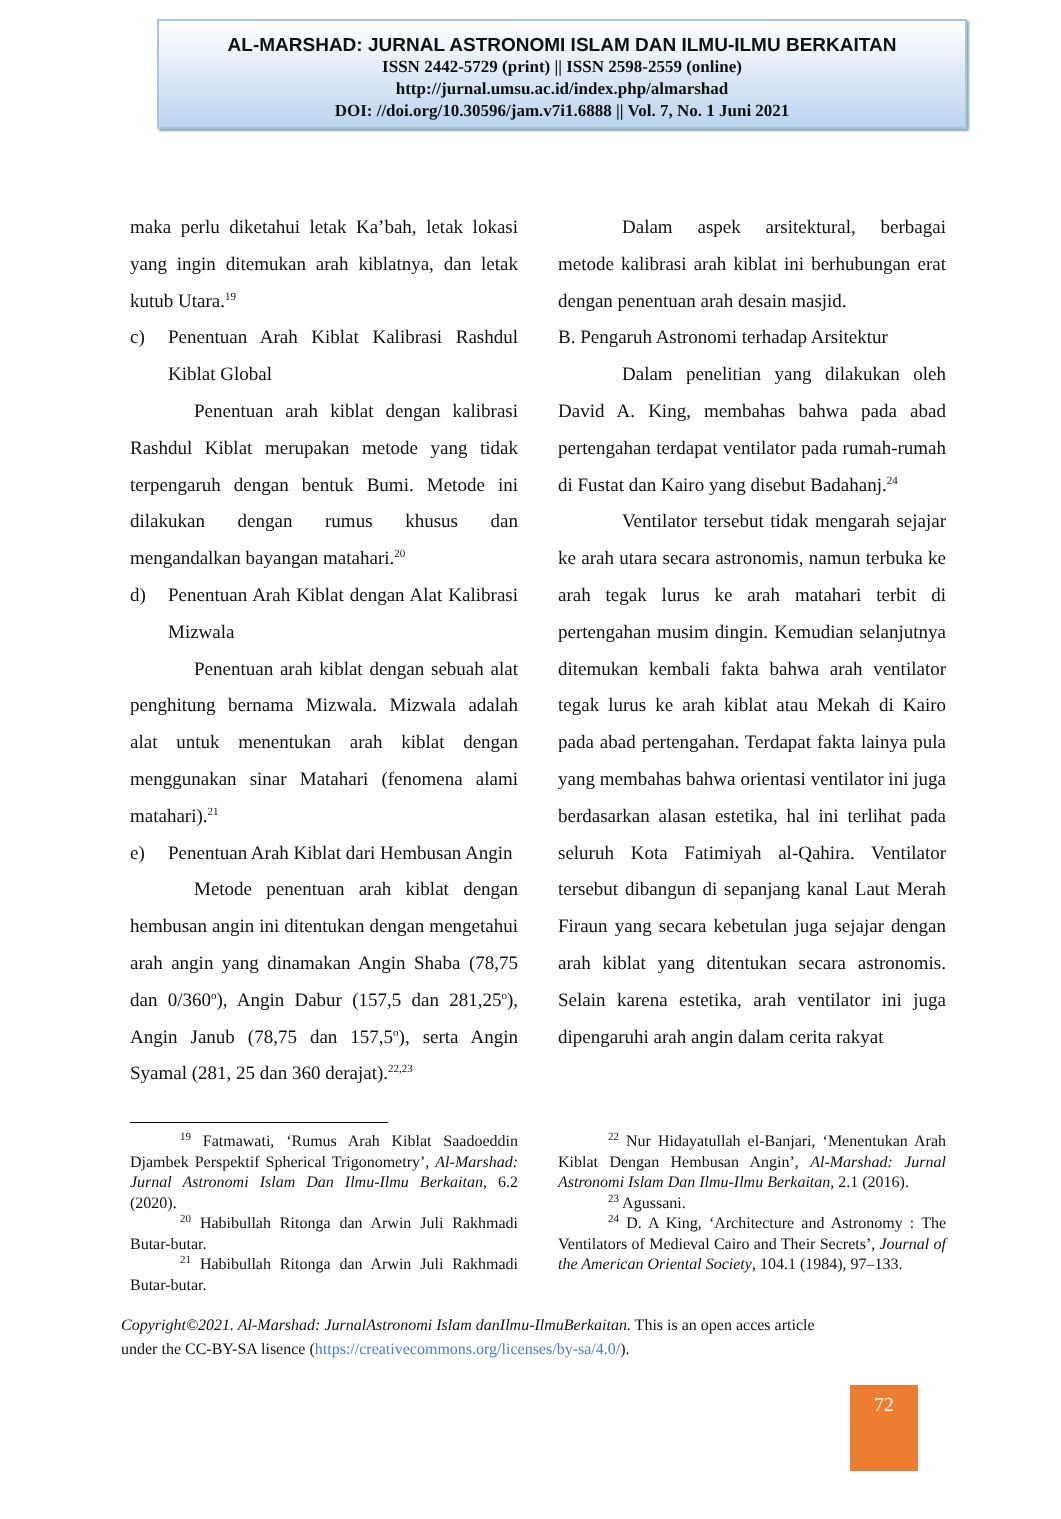AL-MARSHAD: JURNAL ASTRONOMI ISLAM DAN ILMU-ILMU BERKAITAN
ISSN 2442-5729 (print) || ISSN 2598-2559 (online)
http://jurnal.umsu.ac.id/index.php/almarshad
DOI: //doi.org/10.30596/jam.v7i1.6888 || Vol. 7, No. 1 Juni 2021
maka perlu diketahui letak Ka’bah, letak lokasi yang ingin ditemukan arah kiblatnya, dan letak kutub Utara.<sup>19</sup>
c) Penentuan Arah Kiblat Kalibrasi Rashdul Kiblat Global
Penentuan arah kiblat dengan kalibrasi Rashdul Kiblat merupakan metode yang tidak terpengaruh dengan bentuk Bumi. Metode ini dilakukan dengan rumus khusus dan mengandalkan bayangan matahari.<sup>20</sup>
d) Penentuan Arah Kiblat dengan Alat Kalibrasi Mizwala
Penentuan arah kiblat dengan sebuah alat penghitung bernama Mizwala. Mizwala adalah alat untuk menentukan arah kiblat dengan menggunakan sinar Matahari (fenomena alami matahari).<sup>21</sup>
e) Penentuan Arah Kiblat dari Hembusan Angin
Metode penentuan arah kiblat dengan hembusan angin ini ditentukan dengan mengetahui arah angin yang dinamakan Angin Shaba (78,75 dan 0/360<sup>o</sup>), Angin Dabur (157,5 dan 281,25<sup>o</sup>), Angin Janub (78,75 dan 157,5<sup>o</sup>), serta Angin Syamal (281, 25 dan 360 derajat).<sup>22,23</sup>
Dalam aspek arsitektural, berbagai metode kalibrasi arah kiblat ini berhubungan erat dengan penentuan arah desain masjid.
B. Pengaruh Astronomi terhadap Arsitektur
Dalam penelitian yang dilakukan oleh David A. King, membahas bahwa pada abad pertengahan terdapat ventilator pada rumah-rumah di Fustat dan Kairo yang disebut Badahanj.<sup>24</sup>
Ventilator tersebut tidak mengarah sejajar ke arah utara secara astronomis, namun terbuka ke arah tegak lurus ke arah matahari terbit di pertengahan musim dingin. Kemudian selanjutnya ditemukan kembali fakta bahwa arah ventilator tegak lurus ke arah kiblat atau Mekah di Kairo pada abad pertengahan. Terdapat fakta lainya pula yang membahas bahwa orientasi ventilator ini juga berdasarkan alasan estetika, hal ini terlihat pada seluruh Kota Fatimiyah al-Qahira. Ventilator tersebut dibangun di sepanjang kanal Laut Merah Firaun yang secara kebetulan juga sejajar dengan arah kiblat yang ditentukan secara astronomis. Selain karena estetika, arah ventilator ini juga dipengaruhi arah angin dalam cerita rakyat
<sup>19</sup> Fatmawati, ‘Rumus Arah Kiblat Saadoeddin Djambek Perspektif Spherical Trigonometry’, Al-Marshad: Jurnal Astronomi Islam Dan Ilmu-Ilmu Berkaitan, 6.2 (2020).
<sup>20</sup> Habibullah Ritonga dan Arwin Juli Rakhmadi Butar-butar.
<sup>21</sup> Habibullah Ritonga dan Arwin Juli Rakhmadi Butar-butar.
<sup>22</sup> Nur Hidayatullah el-Banjari, ‘Menentukan Arah Kiblat Dengan Hembusan Angin’, Al-Marshad: Jurnal Astronomi Islam Dan Ilmu-Ilmu Berkaitan, 2.1 (2016).
<sup>23</sup> Agussani.
<sup>24</sup> D. A King, ‘Architecture and Astronomy : The Ventilators of Medieval Cairo and Their Secrets’, Journal of the American Oriental Society, 104.1 (1984), 97–133.
Copyright©2021. Al-Marshad: JurnalAstronomi Islam danIlmu-IlmuBerkaitan. This is an open acces article under the CC-BY-SA lisence (https://creativecommons.org/licenses/by-sa/4.0/).
72